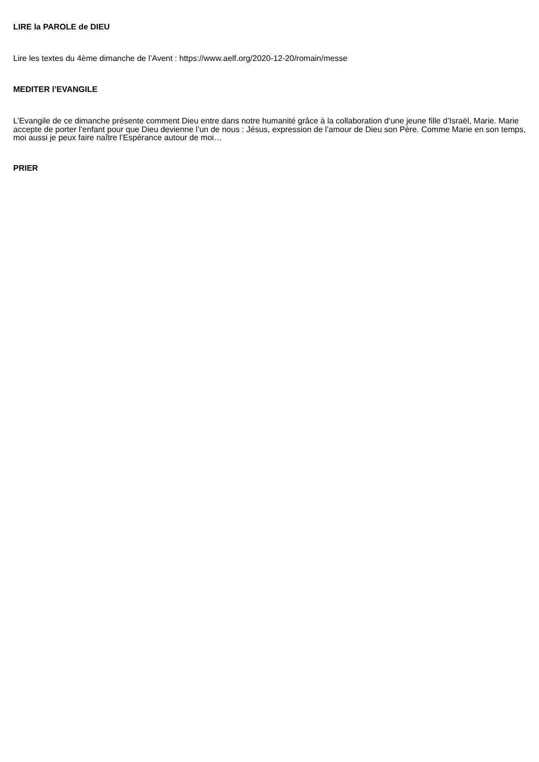LIRE la PAROLE de DIEU
Lire les textes du 4ème dimanche de l’Avent : https://www.aelf.org/2020-12-20/romain/messe
MEDITER l’EVANGILE
L’Evangile de ce dimanche présente comment Dieu entre dans notre humanité grâce à la collaboration d‘une jeune fille d’Israël, Marie. Marie accepte de porter l’enfant pour que Dieu devienne l’un de nous : Jésus, expression de l’amour de Dieu son Père. Comme Marie en son temps, moi aussi je peux faire naître l’Espérance autour de moi…
PRIER